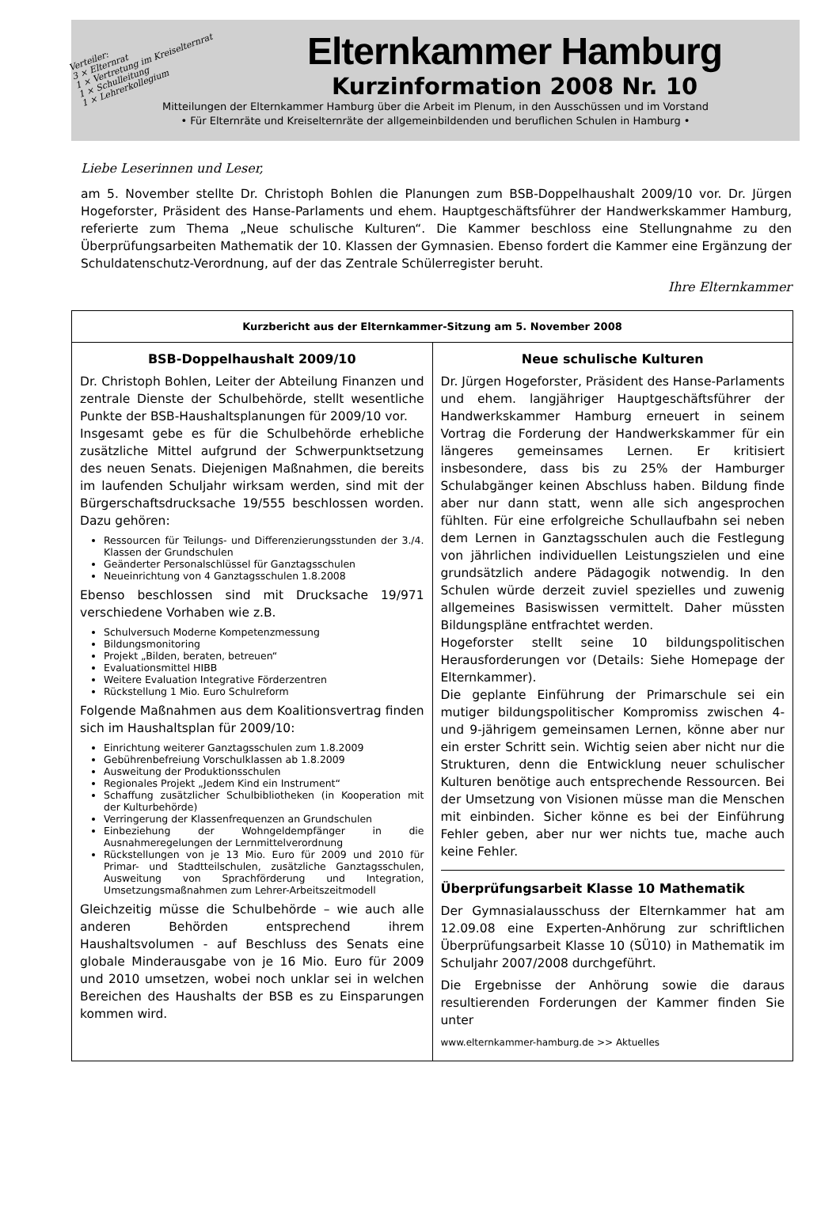Verteiler:
3 × Elternrat
1 × Vertretung im Kreiselternrat
1 × Schulleitung
1 × Lehrerkollegium
Elternkammer Hamburg
Kurzinformation 2008 Nr. 10
Mitteilungen der Elternkammer Hamburg über die Arbeit im Plenum, in den Ausschüssen und im Vorstand
• Für Elternräte und Kreiselternräte der allgemeinbildenden und beruflichen Schulen in Hamburg •
Liebe Leserinnen und Leser,
am 5. November stellte Dr. Christoph Bohlen die Planungen zum BSB-Doppelhaushalt 2009/10 vor. Dr. Jürgen Hogeforster, Präsident des Hanse-Parlaments und ehem. Hauptgeschäftsführer der Handwerkskammer Hamburg, referierte zum Thema „Neue schulische Kulturen“. Die Kammer beschloss eine Stellungnahme zu den Überprüfungsarbeiten Mathematik der 10. Klassen der Gymnasien. Ebenso fordert die Kammer eine Ergänzung der Schuldatenschutz-Verordnung, auf der das Zentrale Schülerregister beruht.
Ihre Elternkammer
| Kurzbericht aus der Elternkammer-Sitzung am 5. November 2008 | |
| --- | --- |
| BSB-Doppelhaushalt 2009/10 Dr. Christoph Bohlen, Leiter der Abteilung Finanzen und zentrale Dienste der Schulbehörde, stellt wesentliche Punkte der BSB-Haushaltsplanungen für 2009/10 vor. Insgesamt gebe es für die Schulbehörde erhebliche zusätzliche Mittel aufgrund der Schwerpunktsetzung des neuen Senats. Diejenigen Maßnahmen, die bereits im laufenden Schuljahr wirksam werden, sind mit der Bürgerschaftsdrucksache 19/555 beschlossen worden. Dazu gehören: Ressourcen für Teilungs- und Differenzierungsstunden der 3./4. Klassen der Grundschulen Geänderter Personalschlüssel für Ganztagsschulen Neueinrichtung von 4 Ganztagsschulen 1.8.2008 Ebenso beschlossen sind mit Drucksache 19/971 verschiedene Vorhaben wie z.B. Schulversuch Moderne Kompetenzmessung Bildungsmonitoring Projekt „Bilden, beraten, betreuen“ Evaluationsmittel HIBB Weitere Evaluation Integrative Förderzentren Rückstellung 1 Mio. Euro Schulreform Folgende Maßnahmen aus dem Koalitionsvertrag finden sich im Haushaltsplan für 2009/10: Einrichtung weiterer Ganztagsschulen zum 1.8.2009 Gebührenbefreiung Vorschulklassen ab 1.8.2009 Ausweitung der Produktionsschulen Regionales Projekt „Jedem Kind ein Instrument“ Schaffung zusätzlicher Schulbibliotheken (in Kooperation mit der Kulturbehörde) Verringerung der Klassenfrequenzen an Grundschulen Einbeziehung der Wohngeldempfänger in die Ausnahmeregelungen der Lernmittelverordnung Rückstellungen von je 13 Mio. Euro für 2009 und 2010 für Primar- und Stadtteilschulen, zusätzliche Ganztagsschulen, Ausweitung von Sprachförderung und Integration, Umsetzungsmaßnahmen zum Lehrer-Arbeitszeitmodell Gleichzeitig müsse die Schulbehörde – wie auch alle anderen Behörden entsprechend ihrem Haushaltsvolumen - auf Beschluss des Senats eine globale Minderausgabe von je 16 Mio. Euro für 2009 und 2010 umsetzen, wobei noch unklar sei in welchen Bereichen des Haushalts der BSB es zu Einsparungen kommen wird. | Neue schulische Kulturen Dr. Jürgen Hogeforster, Präsident des Hanse-Parlaments und ehem. langjähriger Hauptgeschäftsführer der Handwerkskammer Hamburg erneuert in seinem Vortrag die Forderung der Handwerkskammer für ein längeres gemeinsames Lernen. Er kritisiert insbesondere, dass bis zu 25% der Hamburger Schulabgänger keinen Abschluss haben. Bildung finde aber nur dann statt, wenn alle sich angesprochen fühlten. Für eine erfolgreiche Schullaufbahn sei neben dem Lernen in Ganztagsschulen auch die Festlegung von jährlichen individuellen Leistungszielen und eine grundsätzlich andere Pädagogik notwendig. In den Schulen würde derzeit zuviel spezielles und zuwenig allgemeines Basiswissen vermittelt. Daher müssten Bildungspläne entfrachtet werden. Hogeforster stellt seine 10 bildungspolitischen Herausforderungen vor (Details: Siehe Homepage der Elternkammer). Die geplante Einführung der Primarschule sei ein mutiger bildungspolitischer Kompromiss zwischen 4- und 9-jährigem gemeinsamen Lernen, könne aber nur ein erster Schritt sein. Wichtig seien aber nicht nur die Strukturen, denn die Entwicklung neuer schulischer Kulturen benötige auch entsprechende Ressourcen. Bei der Umsetzung von Visionen müsse man die Menschen mit einbinden. Sicher könne es bei der Einführung Fehler geben, aber nur wer nichts tue, mache auch keine Fehler. Überprüfungsarbeit Klasse 10 Mathematik Der Gymnasialausschuss der Elternkammer hat am 12.09.08 eine Experten-Anhörung zur schriftlichen Überprüfungsarbeit Klasse 10 (SÜ10) in Mathematik im Schuljahr 2007/2008 durchgeführt. Die Ergebnisse der Anhörung sowie die daraus resultierenden Forderungen der Kammer finden Sie unter www.elternkammer-hamburg.de >> Aktuelles |